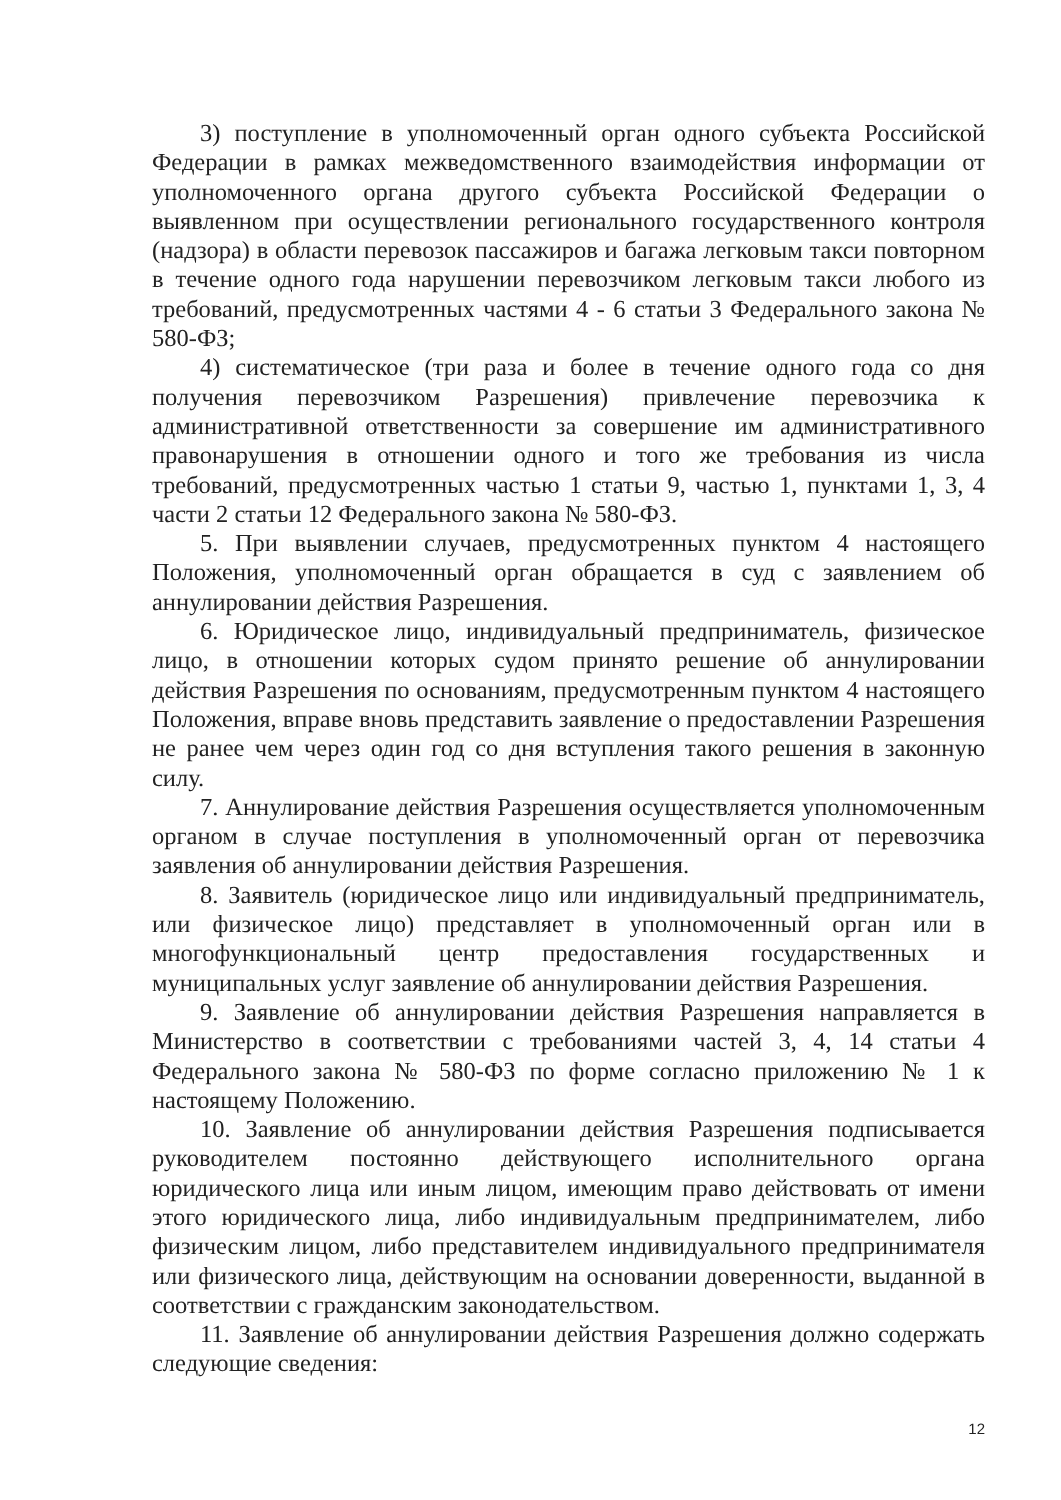3) поступление в уполномоченный орган одного субъекта Российской Федерации в рамках межведомственного взаимодействия информации от уполномоченного органа другого субъекта Российской Федерации о выявленном при осуществлении регионального государственного контроля (надзора) в области перевозок пассажиров и багажа легковым такси повторном в течение одного года нарушении перевозчиком легковым такси любого из требований, предусмотренных частями 4 - 6 статьи 3 Федерального закона № 580-ФЗ;
4) систематическое (три раза и более в течение одного года со дня получения перевозчиком Разрешения) привлечение перевозчика к административной ответственности за совершение им административного правонарушения в отношении одного и того же требования из числа требований, предусмотренных частью 1 статьи 9, частью 1, пунктами 1, 3, 4 части 2 статьи 12 Федерального закона № 580-ФЗ.
5. При выявлении случаев, предусмотренных пунктом 4 настоящего Положения, уполномоченный орган обращается в суд с заявлением об аннулировании действия Разрешения.
6. Юридическое лицо, индивидуальный предприниматель, физическое лицо, в отношении которых судом принято решение об аннулировании действия Разрешения по основаниям, предусмотренным пунктом 4 настоящего Положения, вправе вновь представить заявление о предоставлении Разрешения не ранее чем через один год со дня вступления такого решения в законную силу.
7. Аннулирование действия Разрешения осуществляется уполномоченным органом в случае поступления в уполномоченный орган от перевозчика заявления об аннулировании действия Разрешения.
8. Заявитель (юридическое лицо или индивидуальный предприниматель, или физическое лицо) представляет в уполномоченный орган или в многофункциональный центр предоставления государственных и муниципальных услуг заявление об аннулировании действия Разрешения.
9. Заявление об аннулировании действия Разрешения направляется в Министерство в соответствии с требованиями частей 3, 4, 14 статьи 4 Федерального закона № 580-ФЗ по форме согласно приложению № 1 к настоящему Положению.
10. Заявление об аннулировании действия Разрешения подписывается руководителем постоянно действующего исполнительного органа юридического лица или иным лицом, имеющим право действовать от имени этого юридического лица, либо индивидуальным предпринимателем, либо физическим лицом, либо представителем индивидуального предпринимателя или физического лица, действующим на основании доверенности, выданной в соответствии с гражданским законодательством.
11. Заявление об аннулировании действия Разрешения должно содержать следующие сведения:
12